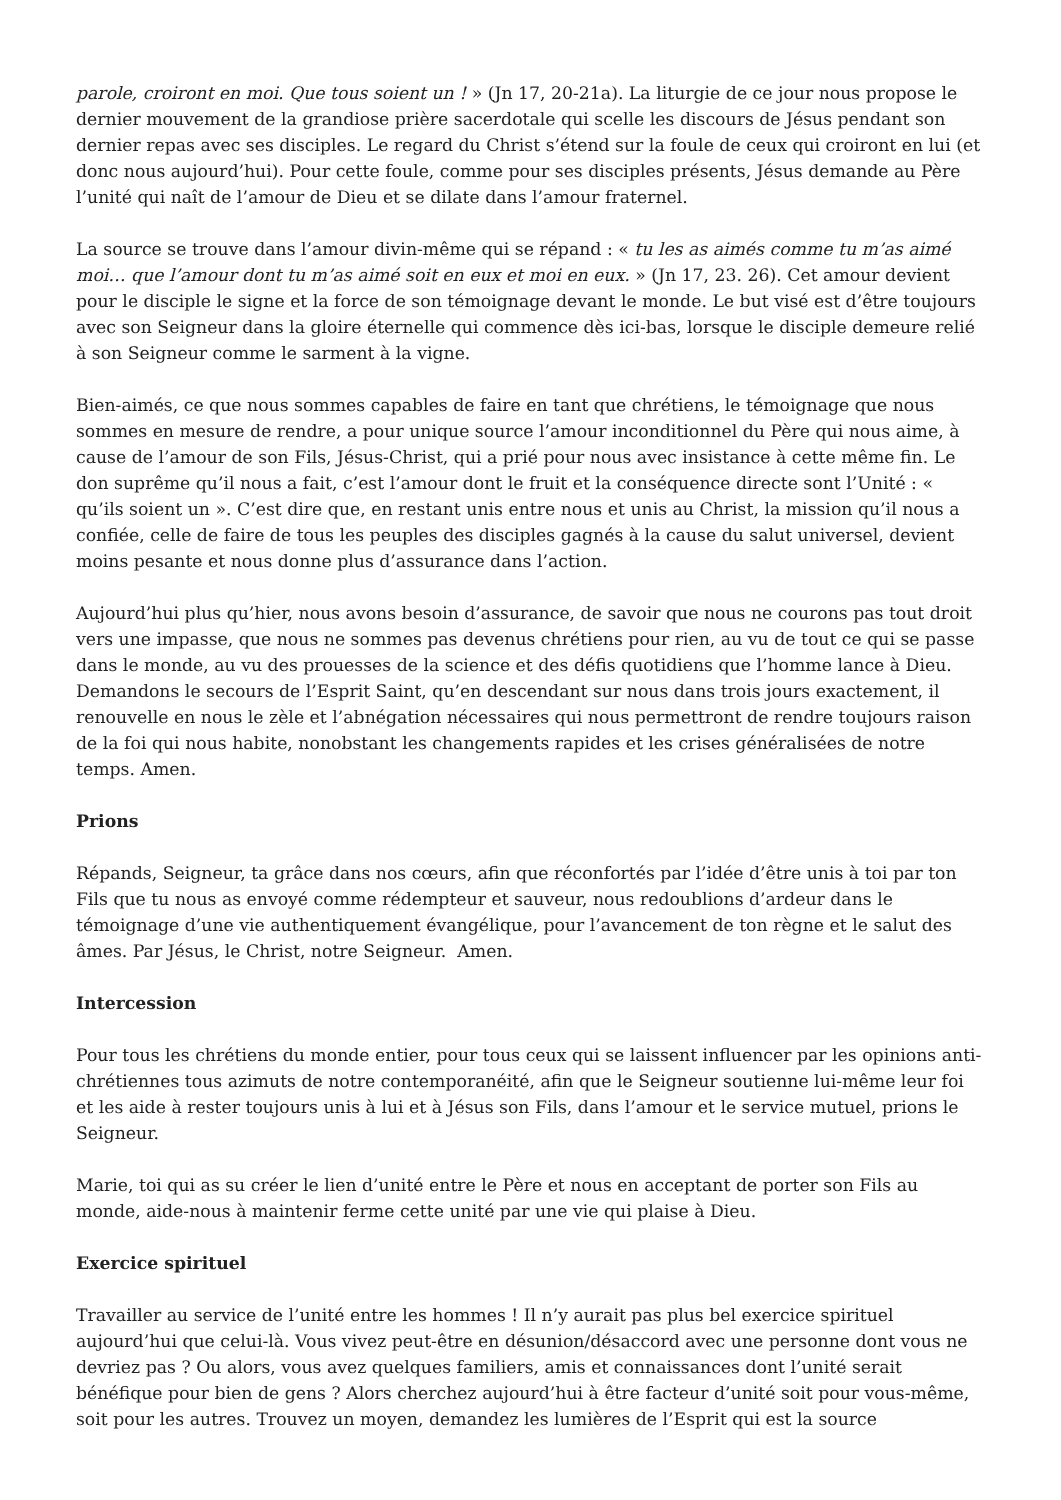parole, croiront en moi. Que tous soient un ! » (Jn 17, 20-21a). La liturgie de ce jour nous propose le dernier mouvement de la grandiose prière sacerdotale qui scelle les discours de Jésus pendant son dernier repas avec ses disciples. Le regard du Christ s’étend sur la foule de ceux qui croiront en lui (et donc nous aujourd’hui). Pour cette foule, comme pour ses disciples présents, Jésus demande au Père l’unité qui naît de l’amour de Dieu et se dilate dans l’amour fraternel.
La source se trouve dans l’amour divin-même qui se répand : « tu les as aimés comme tu m’as aimé moi… que l’amour dont tu m’as aimé soit en eux et moi en eux. » (Jn 17, 23. 26). Cet amour devient pour le disciple le signe et la force de son témoignage devant le monde. Le but visé est d’être toujours avec son Seigneur dans la gloire éternelle qui commence dès ici-bas, lorsque le disciple demeure relié à son Seigneur comme le sarment à la vigne.
Bien-aimés, ce que nous sommes capables de faire en tant que chrétiens, le témoignage que nous sommes en mesure de rendre, a pour unique source l’amour inconditionnel du Père qui nous aime, à cause de l’amour de son Fils, Jésus-Christ, qui a prié pour nous avec insistance à cette même fin. Le don suprême qu’il nous a fait, c’est l’amour dont le fruit et la conséquence directe sont l’Unité : « qu’ils soient un ». C’est dire que, en restant unis entre nous et unis au Christ, la mission qu’il nous a confiée, celle de faire de tous les peuples des disciples gagnés à la cause du salut universel, devient moins pesante et nous donne plus d’assurance dans l’action.
Aujourd’hui plus qu’hier, nous avons besoin d’assurance, de savoir que nous ne courons pas tout droit vers une impasse, que nous ne sommes pas devenus chrétiens pour rien, au vu de tout ce qui se passe dans le monde, au vu des prouesses de la science et des défis quotidiens que l’homme lance à Dieu. Demandons le secours de l’Esprit Saint, qu’en descendant sur nous dans trois jours exactement, il renouvelle en nous le zèle et l’abnégation nécessaires qui nous permettront de rendre toujours raison de la foi qui nous habite, nonobstant les changements rapides et les crises généralisées de notre temps. Amen.
Prions
Répands, Seigneur, ta grâce dans nos cœurs, afin que réconfortés par l’idée d’être unis à toi par ton Fils que tu nous as envoyé comme rédempteur et sauveur, nous redoublions d’ardeur dans le témoignage d’une vie authentiquement évangélique, pour l’avancement de ton règne et le salut des âmes. Par Jésus, le Christ, notre Seigneur. Amen.
Intercession
Pour tous les chrétiens du monde entier, pour tous ceux qui se laissent influencer par les opinions anti-chrétiennes tous azimuts de notre contemporanéité, afin que le Seigneur soutienne lui-même leur foi et les aide à rester toujours unis à lui et à Jésus son Fils, dans l’amour et le service mutuel, prions le Seigneur.
Marie, toi qui as su créer le lien d’unité entre le Père et nous en acceptant de porter son Fils au monde, aide-nous à maintenir ferme cette unité par une vie qui plaise à Dieu.
Exercice spirituel
Travailler au service de l’unité entre les hommes ! Il n’y aurait pas plus bel exercice spirituel aujourd’hui que celui-là. Vous vivez peut-être en désunion/désaccord avec une personne dont vous ne devriez pas ? Ou alors, vous avez quelques familiers, amis et connaissances dont l’unité serait bénéfique pour bien de gens ? Alors cherchez aujourd’hui à être facteur d’unité soit pour vous-même, soit pour les autres. Trouvez un moyen, demandez les lumières de l’Esprit qui est la source